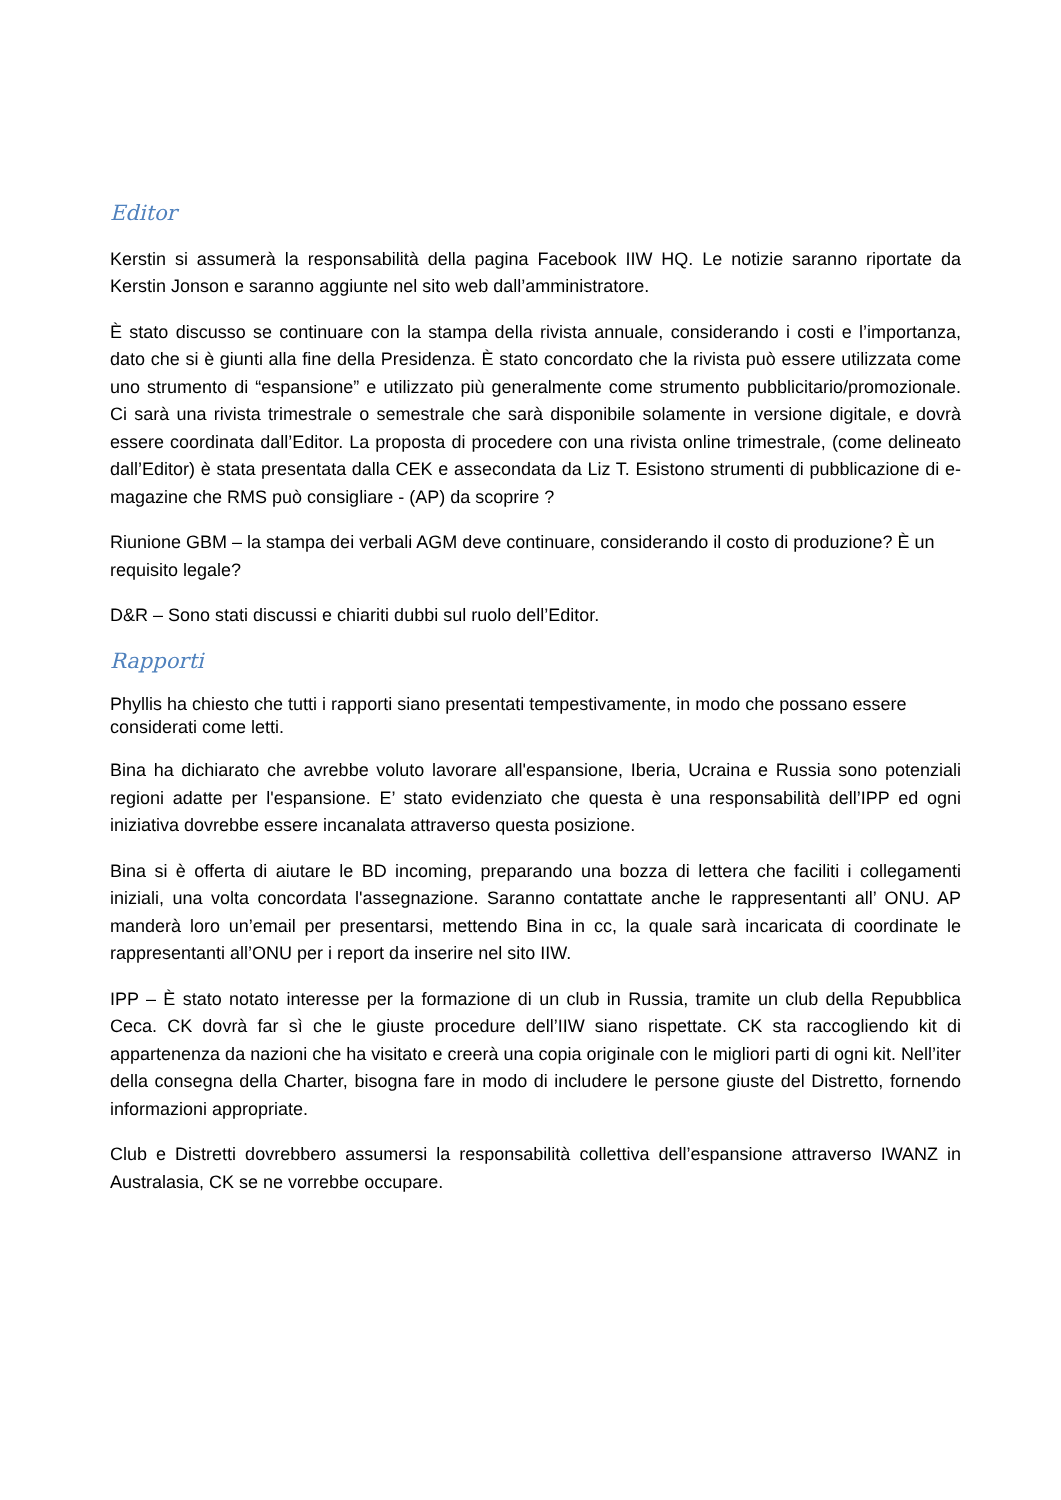Editor
Kerstin si assumerà la responsabilità della pagina Facebook IIW HQ. Le notizie saranno riportate da Kerstin Jonson e saranno aggiunte nel sito web dall’amministratore.
È stato discusso se continuare con la stampa della rivista annuale, considerando i costi e l’importanza, dato che si è giunti alla fine della Presidenza. È stato concordato che la rivista può essere utilizzata come uno strumento di “espansione” e utilizzato più generalmente come strumento pubblicitario/promozionale. Ci sarà una rivista trimestrale o semestrale che sarà disponibile solamente in versione digitale, e dovrà essere coordinata dall’Editor. La proposta di procedere con una rivista online trimestrale, (come delineato dall’Editor) è stata presentata dalla CEK e assecondata da Liz T. Esistono strumenti di pubblicazione di e-magazine che RMS può consigliare - (AP) da scoprire ?
Riunione GBM – la stampa dei verbali AGM deve continuare, considerando il costo di produzione? È un requisito legale?
D&R – Sono stati discussi e chiariti dubbi sul ruolo dell’Editor.
Rapporti
Phyllis ha chiesto che tutti i rapporti siano presentati tempestivamente, in modo che possano essere considerati come letti.
Bina ha dichiarato che avrebbe voluto lavorare all'espansione, Iberia, Ucraina e Russia sono potenziali regioni adatte per l'espansione. E’ stato evidenziato che questa è una responsabilità dell’IPP ed ogni iniziativa dovrebbe essere incanalata attraverso questa posizione.
Bina si è offerta di aiutare le BD incoming, preparando una bozza di lettera che faciliti i collegamenti iniziali, una volta concordata l'assegnazione. Saranno contattate anche le rappresentanti all’ ONU. AP manderà loro un’email per presentarsi, mettendo Bina in cc, la quale sarà incaricata di coordinate le rappresentanti all’ONU per i report da inserire nel sito IIW.
IPP – È stato notato interesse per la formazione di un club in Russia, tramite un club della Repubblica Ceca. CK dovrà far sì che le giuste procedure dell’IIW siano rispettate. CK sta raccogliendo kit di appartenenza da nazioni che ha visitato e creerà una copia originale con le migliori parti di ogni kit. Nell’iter della consegna della Charter, bisogna fare in modo di includere le persone giuste del Distretto, fornendo informazioni appropriate.
Club e Distretti dovrebbero assumersi la responsabilità collettiva dell’espansione attraverso IWANZ in Australasia, CK se ne vorrebbe occupare.